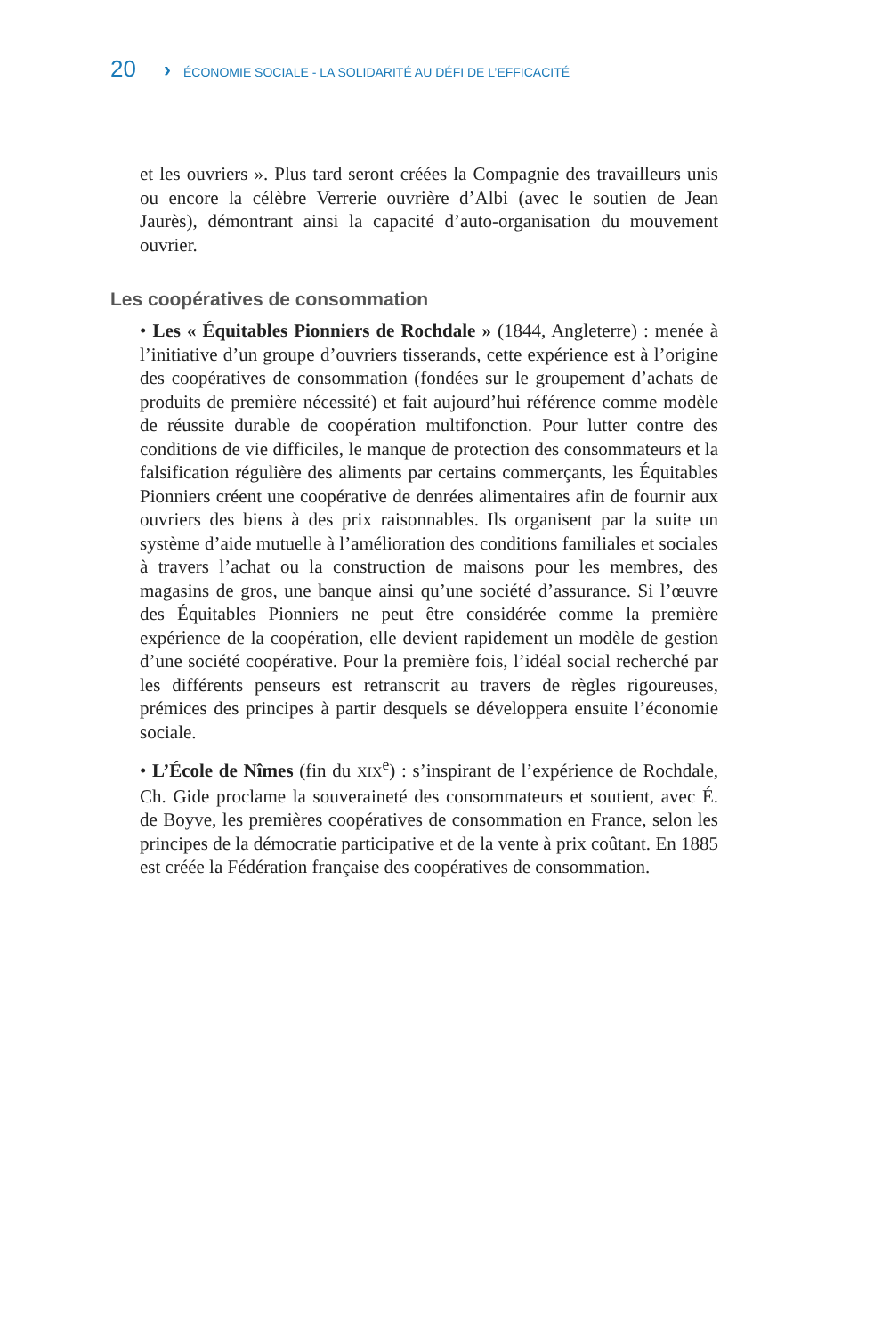20 › ÉCONOMIE SOCIALE - LA SOLIDARITÉ AU DÉFI DE L’EFFICACITÉ
et les ouvriers ». Plus tard seront créées la Compagnie des travailleurs unis ou encore la célèbre Verrerie ouvrière d’Albi (avec le soutien de Jean Jaurès), démontrant ainsi la capacité d’auto-organisation du mouvement ouvrier.
Les coopératives de consommation
• Les « Équitables Pionniers de Rochdale » (1844, Angleterre) : menée à l’initiative d’un groupe d’ouvriers tisserands, cette expérience est à l’origine des coopératives de consommation (fondées sur le groupement d’achats de produits de première nécessité) et fait aujourd’hui référence comme modèle de réussite durable de coopération multifonction. Pour lutter contre des conditions de vie difficiles, le manque de protection des consommateurs et la falsification régulière des aliments par certains commerçants, les Équitables Pionniers créent une coopérative de denrées alimentaires afin de fournir aux ouvriers des biens à des prix raisonnables. Ils organisent par la suite un système d’aide mutuelle à l’amélioration des conditions familiales et sociales à travers l’achat ou la construction de maisons pour les membres, des magasins de gros, une banque ainsi qu’une société d’assurance. Si l’œuvre des Équitables Pionniers ne peut être considérée comme la première expérience de la coopération, elle devient rapidement un modèle de gestion d’une société coopérative. Pour la première fois, l’idéal social recherché par les différents penseurs est retranscrit au travers de règles rigoureuses, prémices des principes à partir desquels se développera ensuite l’économie sociale.
• L’École de Nîmes (fin du XIX<sup>e</sup>) : s’inspirant de l’expérience de Rochdale, Ch. Gide proclame la souveraineté des consommateurs et soutient, avec É. de Boyve, les premières coopératives de consommation en France, selon les principes de la démocratie participative et de la vente à prix coûtant. En 1885 est créée la Fédération française des coopératives de consommation.